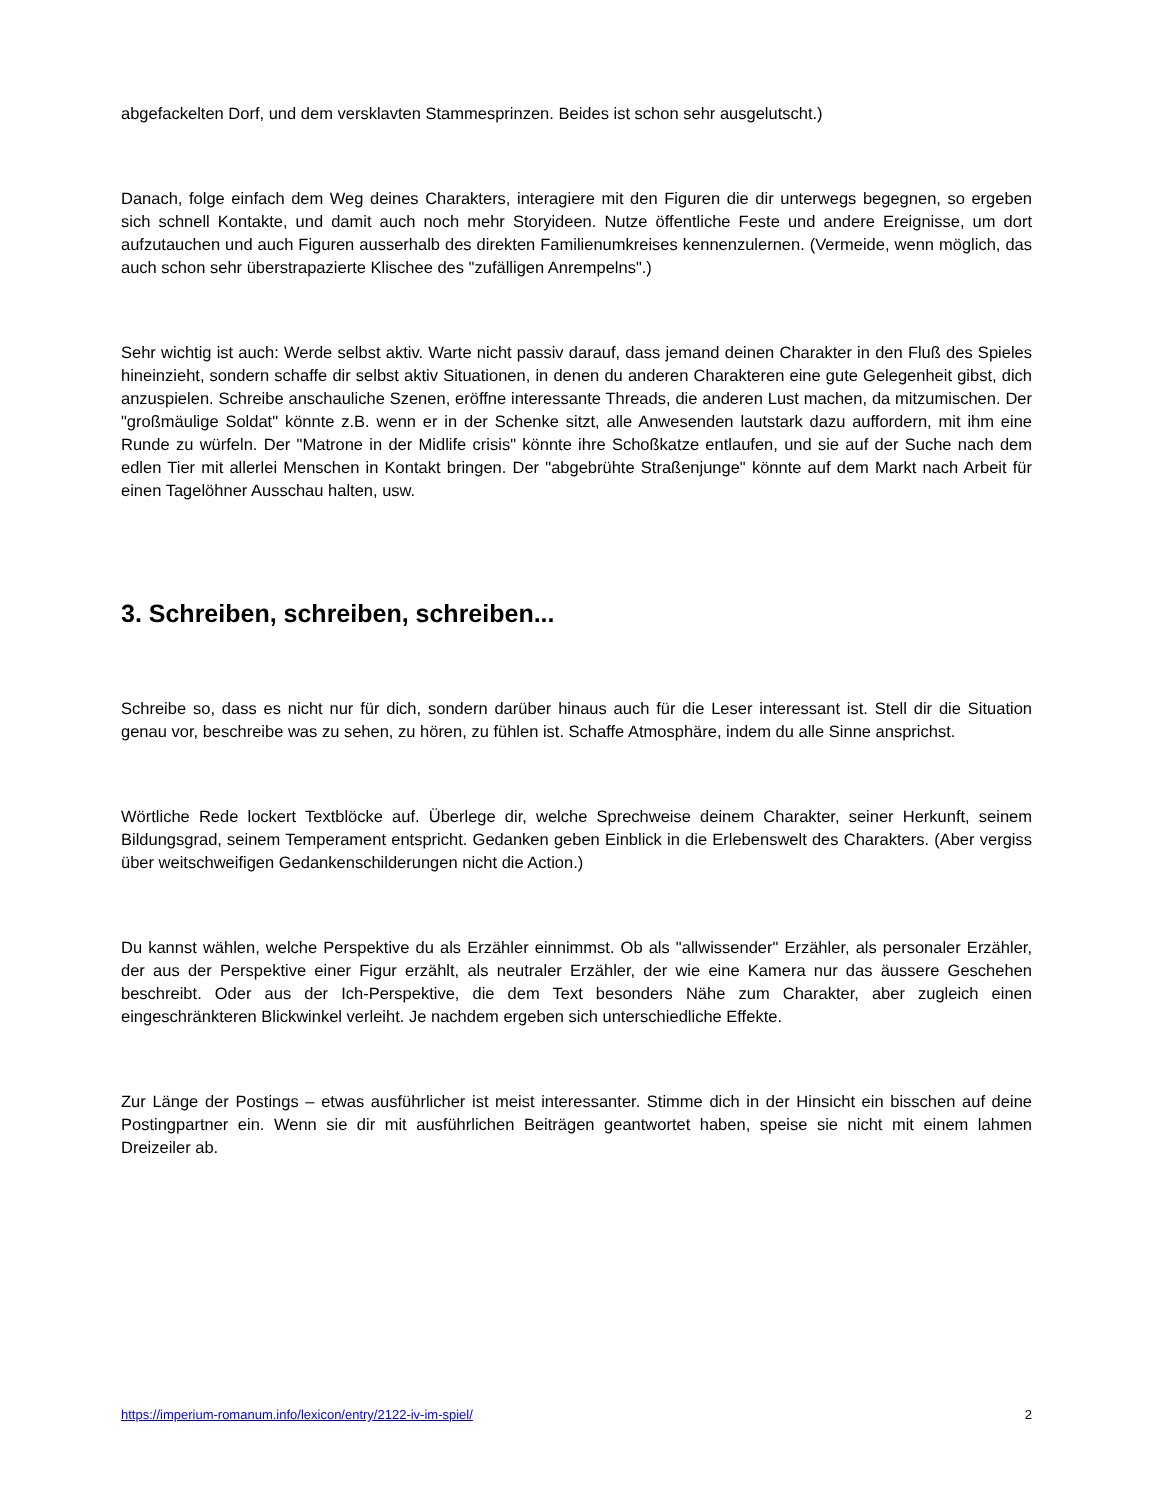abgefackelten Dorf, und dem versklavten Stammesprinzen. Beides ist schon sehr ausgelutscht.)
Danach, folge einfach dem Weg deines Charakters, interagiere mit den Figuren die dir unterwegs begegnen, so ergeben sich schnell Kontakte, und damit auch noch mehr Storyideen. Nutze öffentliche Feste und andere Ereignisse, um dort aufzutauchen und auch Figuren ausserhalb des direkten Familienumkreises kennenzulernen. (Vermeide, wenn möglich, das auch schon sehr überstrapazierte Klischee des "zufälligen Anrempelns".)
Sehr wichtig ist auch: Werde selbst aktiv. Warte nicht passiv darauf, dass jemand deinen Charakter in den Fluß des Spieles hineinzieht, sondern schaffe dir selbst aktiv Situationen, in denen du anderen Charakteren eine gute Gelegenheit gibst, dich anzuspielen. Schreibe anschauliche Szenen, eröffne interessante Threads, die anderen Lust machen, da mitzumischen. Der "großmäulige Soldat" könnte z.B. wenn er in der Schenke sitzt, alle Anwesenden lautstark dazu auffordern, mit ihm eine Runde zu würfeln. Der "Matrone in der Midlife crisis" könnte ihre Schoßkatze entlaufen, und sie auf der Suche nach dem edlen Tier mit allerlei Menschen in Kontakt bringen. Der "abgebrühte Straßenjunge" könnte auf dem Markt nach Arbeit für einen Tagelöhner Ausschau halten, usw.
3. Schreiben, schreiben, schreiben...
Schreibe so, dass es nicht nur für dich, sondern darüber hinaus auch für die Leser interessant ist. Stell dir die Situation genau vor, beschreibe was zu sehen, zu hören, zu fühlen ist. Schaffe Atmosphäre, indem du alle Sinne ansprichst.
Wörtliche Rede lockert Textblöcke auf. Überlege dir, welche Sprechweise deinem Charakter, seiner Herkunft, seinem Bildungsgrad, seinem Temperament entspricht. Gedanken geben Einblick in die Erlebenswelt des Charakters. (Aber vergiss über weitschweifigen Gedankenschilderungen nicht die Action.)
Du kannst wählen, welche Perspektive du als Erzähler einnimmst. Ob als "allwissender" Erzähler, als personaler Erzähler, der aus der Perspektive einer Figur erzählt, als neutraler Erzähler, der wie eine Kamera nur das äussere Geschehen beschreibt. Oder aus der Ich-Perspektive, die dem Text besonders Nähe zum Charakter, aber zugleich einen eingeschränkteren Blickwinkel verleiht. Je nachdem ergeben sich unterschiedliche Effekte.
Zur Länge der Postings – etwas ausführlicher ist meist interessanter. Stimme dich in der Hinsicht ein bisschen auf deine Postingpartner ein. Wenn sie dir mit ausführlichen Beiträgen geantwortet haben, speise sie nicht mit einem lahmen Dreizeiler ab.
https://imperium-romanum.info/lexicon/entry/2122-iv-im-spiel/ 2